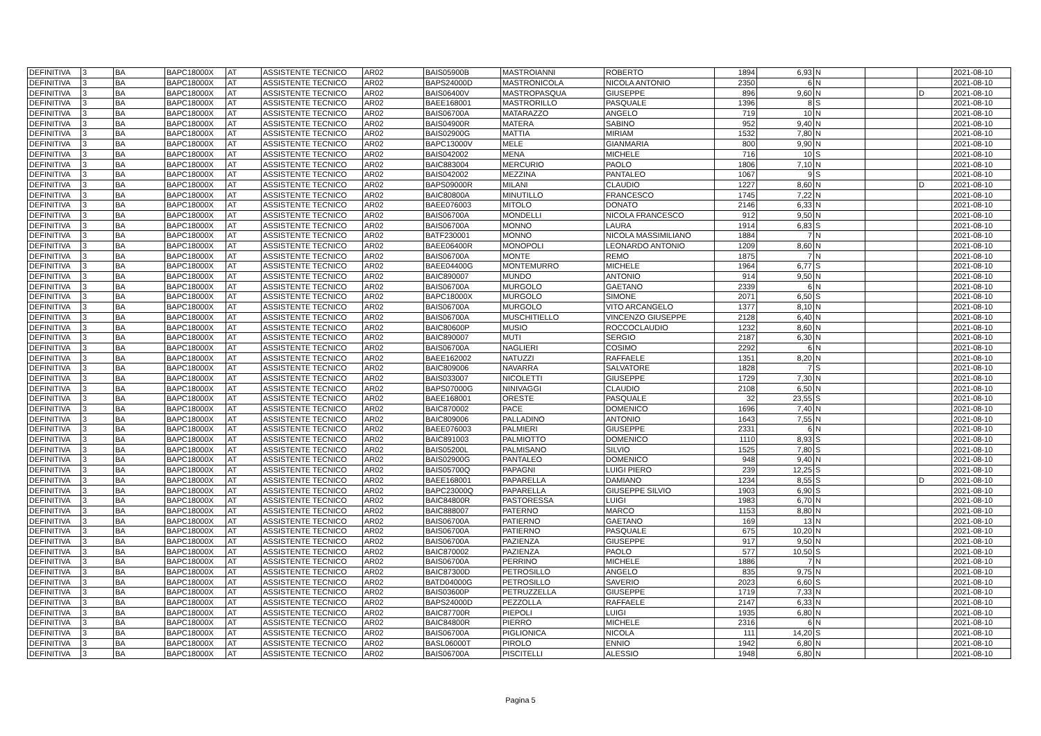| DEFINITIVA | 3 | BA | BAPC18000X | AT | ASSISTENTE TECNICO | AR02 | BAIS05900B | MASTROIANNI | ROBERTO | 1894 | 6,93 | N | | | 2021-08-10 |
| DEFINITIVA | 3 | BA | BAPC18000X | AT | ASSISTENTE TECNICO | AR02 | BAPS24000D | MASTRONICOLA | NICOLA ANTONIO | 2350 | 6 | N | | | 2021-08-10 |
| DEFINITIVA | 3 | BA | BAPC18000X | AT | ASSISTENTE TECNICO | AR02 | BAIS06400V | MASTROPASQUA | GIUSEPPE | 896 | 9,60 | N | | D | 2021-08-10 |
| DEFINITIVA | 3 | BA | BAPC18000X | AT | ASSISTENTE TECNICO | AR02 | BAEE168001 | MASTRORILLO | PASQUALE | 1396 | 8 | S | | | 2021-08-10 |
| DEFINITIVA | 3 | BA | BAPC18000X | AT | ASSISTENTE TECNICO | AR02 | BAIS06700A | MATARAZZO | ANGELO | 719 | 10 | N | | | 2021-08-10 |
| DEFINITIVA | 3 | BA | BAPC18000X | AT | ASSISTENTE TECNICO | AR02 | BAIS04900R | MATERA | SABINO | 952 | 9,40 | N | | | 2021-08-10 |
| DEFINITIVA | 3 | BA | BAPC18000X | AT | ASSISTENTE TECNICO | AR02 | BAIS02900G | MATTIA | MIRIAM | 1532 | 7,80 | N | | | 2021-08-10 |
| DEFINITIVA | 3 | BA | BAPC18000X | AT | ASSISTENTE TECNICO | AR02 | BAPC13000V | MELE | GIANMARIA | 800 | 9,90 | N | | | 2021-08-10 |
| DEFINITIVA | 3 | BA | BAPC18000X | AT | ASSISTENTE TECNICO | AR02 | BAIS042002 | MENA | MICHELE | 716 | 10 | S | | | 2021-08-10 |
| DEFINITIVA | 3 | BA | BAPC18000X | AT | ASSISTENTE TECNICO | AR02 | BAIC883004 | MERCURIO | PAOLO | 1806 | 7,10 | N | | | 2021-08-10 |
| DEFINITIVA | 3 | BA | BAPC18000X | AT | ASSISTENTE TECNICO | AR02 | BAIS042002 | MEZZINA | PANTALEO | 1067 | 9 | S | | | 2021-08-10 |
| DEFINITIVA | 3 | BA | BAPC18000X | AT | ASSISTENTE TECNICO | AR02 | BAPS09000R | MILANI | CLAUDIO | 1227 | 8,60 | N | | D | 2021-08-10 |
| DEFINITIVA | 3 | BA | BAPC18000X | AT | ASSISTENTE TECNICO | AR02 | BAIC80800A | MINUTILLO | FRANCESCO | 1745 | 7,22 | N | | | 2021-08-10 |
| DEFINITIVA | 3 | BA | BAPC18000X | AT | ASSISTENTE TECNICO | AR02 | BAEE076003 | MITOLO | DONATO | 2146 | 6,33 | N | | | 2021-08-10 |
| DEFINITIVA | 3 | BA | BAPC18000X | AT | ASSISTENTE TECNICO | AR02 | BAIS06700A | MONDELLI | NICOLA FRANCESCO | 912 | 9,50 | N | | | 2021-08-10 |
| DEFINITIVA | 3 | BA | BAPC18000X | AT | ASSISTENTE TECNICO | AR02 | BAIS06700A | MONNO | LAURA | 1914 | 6,83 | S | | | 2021-08-10 |
| DEFINITIVA | 3 | BA | BAPC18000X | AT | ASSISTENTE TECNICO | AR02 | BATF230001 | MONNO | NICOLA MASSIMILIANO | 1884 | 7 | N | | | 2021-08-10 |
| DEFINITIVA | 3 | BA | BAPC18000X | AT | ASSISTENTE TECNICO | AR02 | BAEE06400R | MONOPOLI | LEONARDO ANTONIO | 1209 | 8,60 | N | | | 2021-08-10 |
| DEFINITIVA | 3 | BA | BAPC18000X | AT | ASSISTENTE TECNICO | AR02 | BAIS06700A | MONTE | REMO | 1875 | 7 | N | | | 2021-08-10 |
| DEFINITIVA | 3 | BA | BAPC18000X | AT | ASSISTENTE TECNICO | AR02 | BAEE04400G | MONTEMURRO | MICHELE | 1964 | 6,77 | S | | | 2021-08-10 |
| DEFINITIVA | 3 | BA | BAPC18000X | AT | ASSISTENTE TECNICO | AR02 | BAIC890007 | MUNDO | ANTONIO | 914 | 9,50 | N | | | 2021-08-10 |
| DEFINITIVA | 3 | BA | BAPC18000X | AT | ASSISTENTE TECNICO | AR02 | BAIS06700A | MURGOLO | GAETANO | 2339 | 6 | N | | | 2021-08-10 |
| DEFINITIVA | 3 | BA | BAPC18000X | AT | ASSISTENTE TECNICO | AR02 | BAPC18000X | MURGOLO | SIMONE | 2071 | 6,50 | S | | | 2021-08-10 |
| DEFINITIVA | 3 | BA | BAPC18000X | AT | ASSISTENTE TECNICO | AR02 | BAIS06700A | MURGOLO | VITO ARCANGELO | 1377 | 8,10 | N | | | 2021-08-10 |
| DEFINITIVA | 3 | BA | BAPC18000X | AT | ASSISTENTE TECNICO | AR02 | BAIS06700A | MUSCHITIELLO | VINCENZO GIUSEPPE | 2128 | 6,40 | N | | | 2021-08-10 |
| DEFINITIVA | 3 | BA | BAPC18000X | AT | ASSISTENTE TECNICO | AR02 | BAIC80600P | MUSIO | ROCCOCLAUDIO | 1232 | 8,60 | N | | | 2021-08-10 |
| DEFINITIVA | 3 | BA | BAPC18000X | AT | ASSISTENTE TECNICO | AR02 | BAIC890007 | MUTI | SERGIO | 2187 | 6,30 | N | | | 2021-08-10 |
| DEFINITIVA | 3 | BA | BAPC18000X | AT | ASSISTENTE TECNICO | AR02 | BAIS06700A | NAGLIERI | COSIMO | 2292 | 6 | N | | | 2021-08-10 |
| DEFINITIVA | 3 | BA | BAPC18000X | AT | ASSISTENTE TECNICO | AR02 | BAEE162002 | NATUZZI | RAFFAELE | 1351 | 8,20 | N | | | 2021-08-10 |
| DEFINITIVA | 3 | BA | BAPC18000X | AT | ASSISTENTE TECNICO | AR02 | BAIC809006 | NAVARRA | SALVATORE | 1828 | 7 | S | | | 2021-08-10 |
| DEFINITIVA | 3 | BA | BAPC18000X | AT | ASSISTENTE TECNICO | AR02 | BAIS033007 | NICOLETTI | GIUSEPPE | 1729 | 7,30 | N | | | 2021-08-10 |
| DEFINITIVA | 3 | BA | BAPC18000X | AT | ASSISTENTE TECNICO | AR02 | BAPS07000G | NINIVAGGI | CLAUDIO | 2108 | 6,50 | N | | | 2021-08-10 |
| DEFINITIVA | 3 | BA | BAPC18000X | AT | ASSISTENTE TECNICO | AR02 | BAEE168001 | ORESTE | PASQUALE | 32 | 23,55 | S | | | 2021-08-10 |
| DEFINITIVA | 3 | BA | BAPC18000X | AT | ASSISTENTE TECNICO | AR02 | BAIC870002 | PACE | DOMENICO | 1696 | 7,40 | N | | | 2021-08-10 |
| DEFINITIVA | 3 | BA | BAPC18000X | AT | ASSISTENTE TECNICO | AR02 | BAIC809006 | PALLADINO | ANTONIO | 1643 | 7,55 | N | | | 2021-08-10 |
| DEFINITIVA | 3 | BA | BAPC18000X | AT | ASSISTENTE TECNICO | AR02 | BAEE076003 | PALMIERI | GIUSEPPE | 2331 | 6 | N | | | 2021-08-10 |
| DEFINITIVA | 3 | BA | BAPC18000X | AT | ASSISTENTE TECNICO | AR02 | BAIC891003 | PALMIOTTO | DOMENICO | 1110 | 8,93 | S | | | 2021-08-10 |
| DEFINITIVA | 3 | BA | BAPC18000X | AT | ASSISTENTE TECNICO | AR02 | BAIS05200L | PALMISANO | SILVIO | 1525 | 7,80 | S | | | 2021-08-10 |
| DEFINITIVA | 3 | BA | BAPC18000X | AT | ASSISTENTE TECNICO | AR02 | BAIS02900G | PANTALEO | DOMENICO | 948 | 9,40 | N | | | 2021-08-10 |
| DEFINITIVA | 3 | BA | BAPC18000X | AT | ASSISTENTE TECNICO | AR02 | BAIS05700Q | PAPAGNI | LUIGI PIERO | 239 | 12,25 | S | | | 2021-08-10 |
| DEFINITIVA | 3 | BA | BAPC18000X | AT | ASSISTENTE TECNICO | AR02 | BAEE168001 | PAPARELLA | DAMIANO | 1234 | 8,55 | S | | D | 2021-08-10 |
| DEFINITIVA | 3 | BA | BAPC18000X | AT | ASSISTENTE TECNICO | AR02 | BAPC23000Q | PAPARELLA | GIUSEPPE SILVIO | 1903 | 6,90 | S | | | 2021-08-10 |
| DEFINITIVA | 3 | BA | BAPC18000X | AT | ASSISTENTE TECNICO | AR02 | BAIC84800R | PASTORESSA | LUIGI | 1983 | 6,70 | N | | | 2021-08-10 |
| DEFINITIVA | 3 | BA | BAPC18000X | AT | ASSISTENTE TECNICO | AR02 | BAIC888007 | PATERNO | MARCO | 1153 | 8,80 | N | | | 2021-08-10 |
| DEFINITIVA | 3 | BA | BAPC18000X | AT | ASSISTENTE TECNICO | AR02 | BAIS06700A | PATIERNO | GAETANO | 169 | 13 | N | | | 2021-08-10 |
| DEFINITIVA | 3 | BA | BAPC18000X | AT | ASSISTENTE TECNICO | AR02 | BAIS06700A | PATIERNO | PASQUALE | 675 | 10,20 | N | | | 2021-08-10 |
| DEFINITIVA | 3 | BA | BAPC18000X | AT | ASSISTENTE TECNICO | AR02 | BAIS06700A | PAZIENZA | GIUSEPPE | 917 | 9,50 | N | | | 2021-08-10 |
| DEFINITIVA | 3 | BA | BAPC18000X | AT | ASSISTENTE TECNICO | AR02 | BAIC870002 | PAZIENZA | PAOLO | 577 | 10,50 | S | | | 2021-08-10 |
| DEFINITIVA | 3 | BA | BAPC18000X | AT | ASSISTENTE TECNICO | AR02 | BAIS06700A | PERRINO | MICHELE | 1886 | 7 | N | | | 2021-08-10 |
| DEFINITIVA | 3 | BA | BAPC18000X | AT | ASSISTENTE TECNICO | AR02 | BAIC87300D | PETROSILLO | ANGELO | 835 | 9,75 | N | | | 2021-08-10 |
| DEFINITIVA | 3 | BA | BAPC18000X | AT | ASSISTENTE TECNICO | AR02 | BATD04000G | PETROSILLO | SAVERIO | 2023 | 6,60 | S | | | 2021-08-10 |
| DEFINITIVA | 3 | BA | BAPC18000X | AT | ASSISTENTE TECNICO | AR02 | BAIS03600P | PETRUZZELLA | GIUSEPPE | 1719 | 7,33 | N | | | 2021-08-10 |
| DEFINITIVA | 3 | BA | BAPC18000X | AT | ASSISTENTE TECNICO | AR02 | BAPS24000D | PEZZOLLA | RAFFAELE | 2147 | 6,33 | N | | | 2021-08-10 |
| DEFINITIVA | 3 | BA | BAPC18000X | AT | ASSISTENTE TECNICO | AR02 | BAIC87700R | PIEPOLI | LUIGI | 1935 | 6,80 | N | | | 2021-08-10 |
| DEFINITIVA | 3 | BA | BAPC18000X | AT | ASSISTENTE TECNICO | AR02 | BAIC84800R | PIERRO | MICHELE | 2316 | 6 | N | | | 2021-08-10 |
| DEFINITIVA | 3 | BA | BAPC18000X | AT | ASSISTENTE TECNICO | AR02 | BAIS06700A | PIGLIONICA | NICOLA | 111 | 14,20 | S | | | 2021-08-10 |
| DEFINITIVA | 3 | BA | BAPC18000X | AT | ASSISTENTE TECNICO | AR02 | BASL06000T | PIROLO | ENNIO | 1942 | 6,80 | N | | | 2021-08-10 |
| DEFINITIVA | 3 | BA | BAPC18000X | AT | ASSISTENTE TECNICO | AR02 | BAIS06700A | PISCITELLI | ALESSIO | 1948 | 6,80 | N | | | 2021-08-10 |
Pagina 5